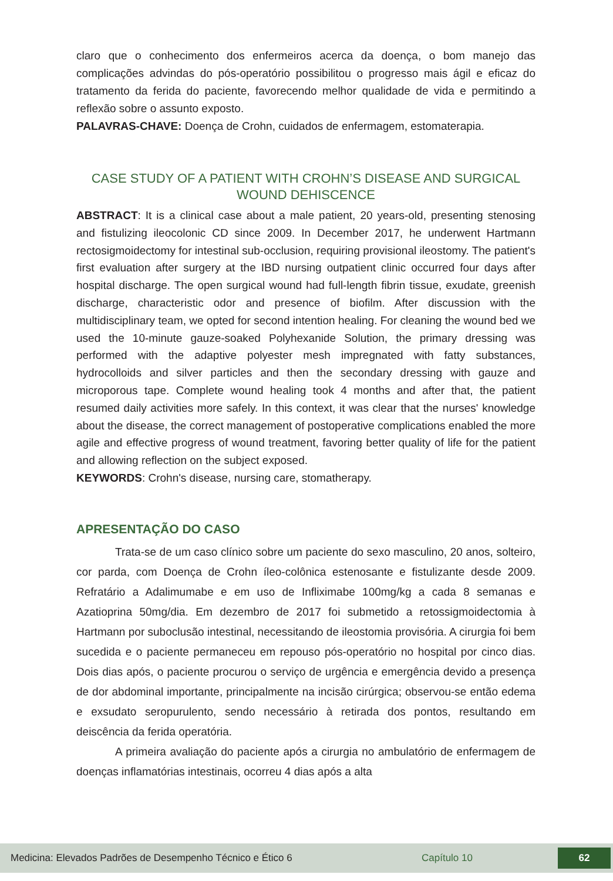claro que o conhecimento dos enfermeiros acerca da doença, o bom manejo das complicações advindas do pós-operatório possibilitou o progresso mais ágil e eficaz do tratamento da ferida do paciente, favorecendo melhor qualidade de vida e permitindo a reflexão sobre o assunto exposto.
PALAVRAS-CHAVE: Doença de Crohn, cuidados de enfermagem, estomaterapia.
CASE STUDY OF A PATIENT WITH CROHN’S DISEASE AND SURGICAL WOUND DEHISCENCE
ABSTRACT: It is a clinical case about a male patient, 20 years-old, presenting stenosing and fistulizing ileocolonic CD since 2009. In December 2017, he underwent Hartmann rectosigmoidectomy for intestinal sub-occlusion, requiring provisional ileostomy. The patient's first evaluation after surgery at the IBD nursing outpatient clinic occurred four days after hospital discharge. The open surgical wound had full-length fibrin tissue, exudate, greenish discharge, characteristic odor and presence of biofilm. After discussion with the multidisciplinary team, we opted for second intention healing. For cleaning the wound bed we used the 10-minute gauze-soaked Polyhexanide Solution, the primary dressing was performed with the adaptive polyester mesh impregnated with fatty substances, hydrocolloids and silver particles and then the secondary dressing with gauze and microporous tape. Complete wound healing took 4 months and after that, the patient resumed daily activities more safely. In this context, it was clear that the nurses' knowledge about the disease, the correct management of postoperative complications enabled the more agile and effective progress of wound treatment, favoring better quality of life for the patient and allowing reflection on the subject exposed.
KEYWORDS: Crohn's disease, nursing care, stomatherapy.
APRESENTAÇÃO DO CASO
Trata-se de um caso clínico sobre um paciente do sexo masculino, 20 anos, solteiro, cor parda, com Doença de Crohn íleo-colônica estenosante e fistulizante desde 2009. Refratário a Adalimumabe e em uso de Infliximabe 100mg/kg a cada 8 semanas e Azatioprina 50mg/dia. Em dezembro de 2017 foi submetido a retossigmoidectomia à Hartmann por suboclusão intestinal, necessitando de ileostomia provisória. A cirurgia foi bem sucedida e o paciente permaneceu em repouso pós-operatório no hospital por cinco dias. Dois dias após, o paciente procurou o serviço de urgência e emergência devido a presença de dor abdominal importante, principalmente na incisão cirúrgica; observou-se então edema e exsudato seropurulento, sendo necessário à retirada dos pontos, resultando em deiscência da ferida operatória.
A primeira avaliação do paciente após a cirurgia no ambulatório de enfermagem de doenças inflamatórias intestinais, ocorreu 4 dias após a alta
Medicina: Elevados Padrões de Desempenho Técnico e Ético 6 Capítulo 10 62